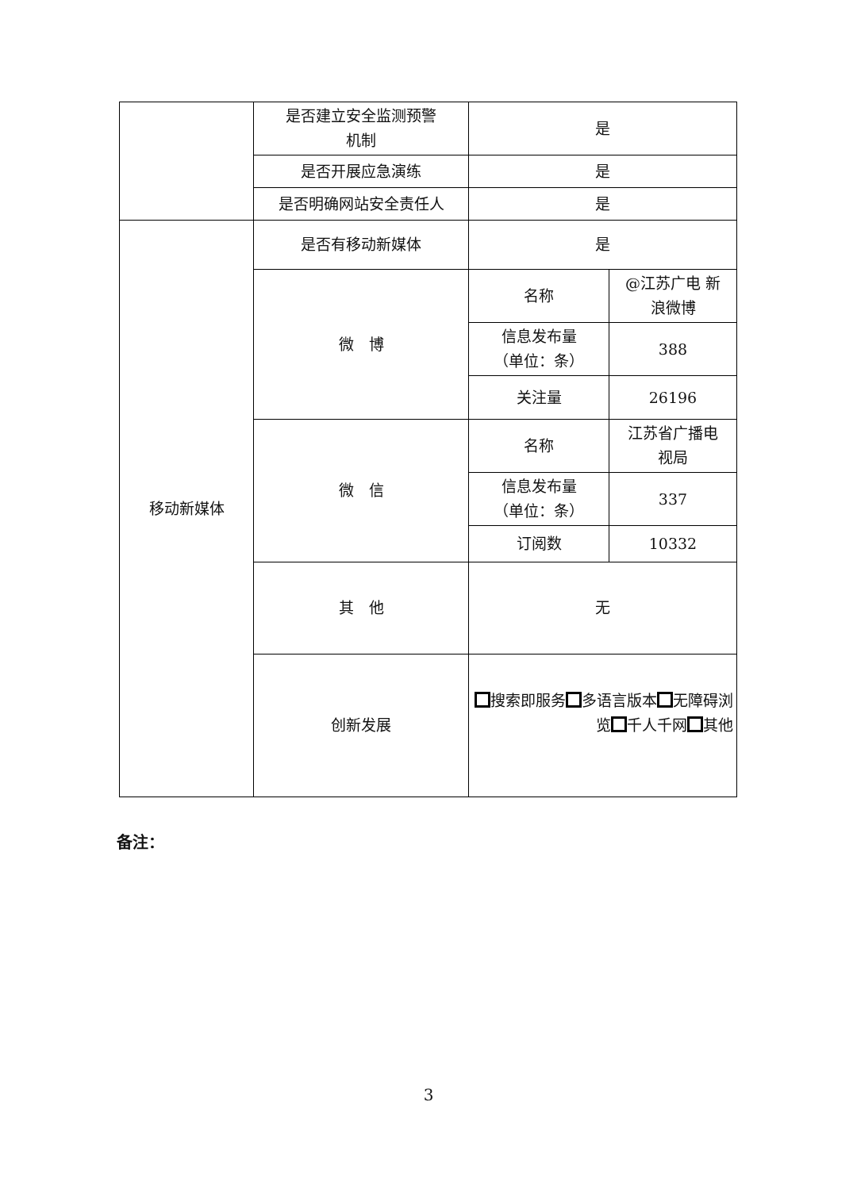| | 是否建立安全监测预警 机制 | 是 | |
| | 是否开展应急演练 | 是 | |
| | 是否明确网站安全责任人 | 是 | |
| 移动新媒体 | 是否有移动新媒体 | 是 | |
| | 微 博 | 名称 | @江苏广电 新 浪微博 |
| | | 信息发布量 （单位：条） | 388 |
| | | 关注量 | 26196 |
| | 微 信 | 名称 | 江苏省广播电 视局 |
| | | 信息发布量 （单位：条） | 337 |
| | | 订阅数 | 10332 |
| | 其 他 | 无 | |
| | 创新发展 | 搜索即服务 多语言版本 无障碍浏览 千人千网 其他 | |
备注：
3